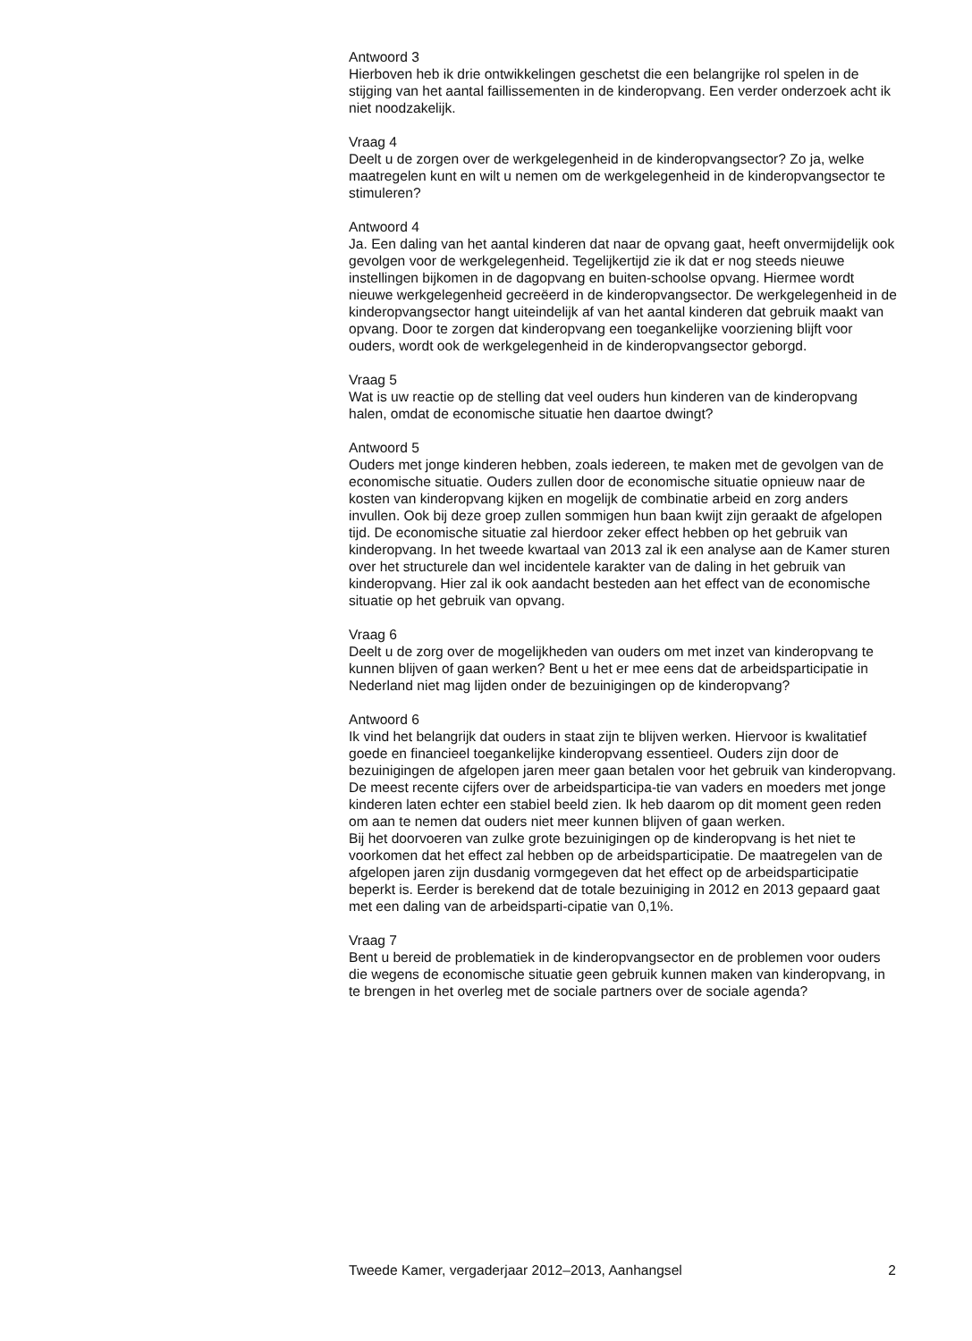Antwoord 3
Hierboven heb ik drie ontwikkelingen geschetst die een belangrijke rol spelen in de stijging van het aantal faillissementen in de kinderopvang. Een verder onderzoek acht ik niet noodzakelijk.
Vraag 4
Deelt u de zorgen over de werkgelegenheid in de kinderopvangsector? Zo ja, welke maatregelen kunt en wilt u nemen om de werkgelegenheid in de kinderopvangsector te stimuleren?
Antwoord 4
Ja. Een daling van het aantal kinderen dat naar de opvang gaat, heeft onvermijdelijk ook gevolgen voor de werkgelegenheid. Tegelijkertijd zie ik dat er nog steeds nieuwe instellingen bijkomen in de dagopvang en buiten-schoolse opvang. Hiermee wordt nieuwe werkgelegenheid gecreëerd in de kinderopvangsector. De werkgelegenheid in de kinderopvangsector hangt uiteindelijk af van het aantal kinderen dat gebruik maakt van opvang. Door te zorgen dat kinderopvang een toegankelijke voorziening blijft voor ouders, wordt ook de werkgelegenheid in de kinderopvangsector geborgd.
Vraag 5
Wat is uw reactie op de stelling dat veel ouders hun kinderen van de kinderopvang halen, omdat de economische situatie hen daartoe dwingt?
Antwoord 5
Ouders met jonge kinderen hebben, zoals iedereen, te maken met de gevolgen van de economische situatie. Ouders zullen door de economische situatie opnieuw naar de kosten van kinderopvang kijken en mogelijk de combinatie arbeid en zorg anders invullen. Ook bij deze groep zullen sommigen hun baan kwijt zijn geraakt de afgelopen tijd. De economische situatie zal hierdoor zeker effect hebben op het gebruik van kinderopvang. In het tweede kwartaal van 2013 zal ik een analyse aan de Kamer sturen over het structurele dan wel incidentele karakter van de daling in het gebruik van kinderopvang. Hier zal ik ook aandacht besteden aan het effect van de economische situatie op het gebruik van opvang.
Vraag 6
Deelt u de zorg over de mogelijkheden van ouders om met inzet van kinderopvang te kunnen blijven of gaan werken? Bent u het er mee eens dat de arbeidsparticipatie in Nederland niet mag lijden onder de bezuinigingen op de kinderopvang?
Antwoord 6
Ik vind het belangrijk dat ouders in staat zijn te blijven werken. Hiervoor is kwalitatief goede en financieel toegankelijke kinderopvang essentieel. Ouders zijn door de bezuinigingen de afgelopen jaren meer gaan betalen voor het gebruik van kinderopvang. De meest recente cijfers over de arbeidsparticipa-tie van vaders en moeders met jonge kinderen laten echter een stabiel beeld zien. Ik heb daarom op dit moment geen reden om aan te nemen dat ouders niet meer kunnen blijven of gaan werken.
Bij het doorvoeren van zulke grote bezuinigingen op de kinderopvang is het niet te voorkomen dat het effect zal hebben op de arbeidsparticipatie. De maatregelen van de afgelopen jaren zijn dusdanig vormgegeven dat het effect op de arbeidsparticipatie beperkt is. Eerder is berekend dat de totale bezuiniging in 2012 en 2013 gepaard gaat met een daling van de arbeidsparti-cipatie van 0,1%.
Vraag 7
Bent u bereid de problematiek in de kinderopvangsector en de problemen voor ouders die wegens de economische situatie geen gebruik kunnen maken van kinderopvang, in te brengen in het overleg met de sociale partners over de sociale agenda?
Tweede Kamer, vergaderjaar 2012–2013, Aanhangsel 2